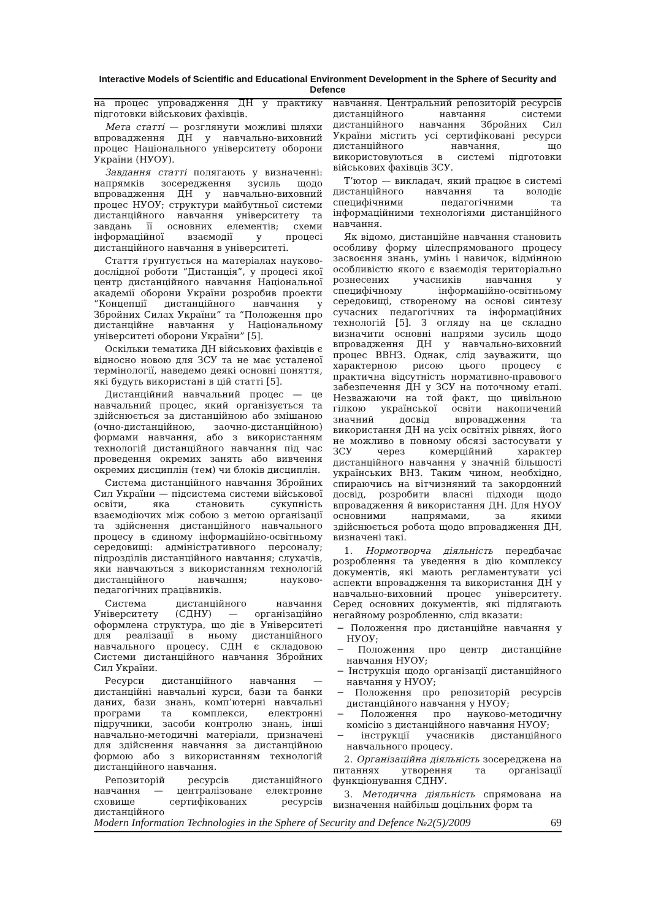Interactive Models of Scientific and Educational Environment Development in the Sphere of Security and Defence
на процес упровадження ДН у практику підготовки військових фахівців.
Мета статті — розглянути можливі шляхи впровадження ДН у навчально-виховний процес Національного університету оборони України (НУОУ).
Завдання статті полягають у визначенні: напрямків зосередження зусиль щодо впровадження ДН у навчально-виховний процес НУОУ; структури майбутньої системи дистанційного навчання університету та завдань її основних елементів; схеми інформаційної взаємодії у процесі дистанційного навчання в університеті.
Стаття ґрунтується на матеріалах науково-дослідної роботи “Дистанція”, у процесі якої центр дистанційного навчання Національної академії оборони України розробив проекти “Концепції дистанційного навчання у Збройних Силах України” та “Положення про дистанційне навчання у Національному університеті оборони України” [5].
Оскільки тематика ДН військових фахівців є відносно новою для ЗСУ та не має усталеної термінології, наведемо деякі основні поняття, які будуть використані в цій статті [5].
Дистанційний навчальний процес — це навчальний процес, який організується та здійснюється за дистанційною або змішаною (очно-дистанційною, заочно-дистанційною) формами навчання, або з використанням технологій дистанційного навчання під час проведення окремих занять або вивчення окремих дисциплін (тем) чи блоків дисциплін.
Система дистанційного навчання Збройних Сил України — підсистема системи військової освіти, яка становить сукупність взаємодіючих між собою з метою організації та здійснення дистанційного навчального процесу в єдиному інформаційно-освітньому середовищі: адміністративного персоналу; підрозділів дистанційного навчання; слухачів, яки навчаються з використанням технологій дистанційного навчання; науково-педагогічних працівників.
Система дистанційного навчання Університету (СДНУ) — організаційно оформлена структура, що діє в Університеті для реалізації в ньому дистанційного навчального процесу. СДН є складовою Системи дистанційного навчання Збройних Сил України.
Ресурси дистанційного навчання — дистанційні навчальні курси, бази та банки даних, бази знань, комп’ютерні навчальні програми та комплекси, електронні підручники, засоби контролю знань, інші навчально-методичні матеріали, призначені для здійснення навчання за дистанційною формою або з використанням технологій дистанційного навчання.
Репозиторій ресурсів дистанційного навчання — централізоване електронне сховище сертифікованих ресурсів дистанційного
навчання. Центральний репозиторій ресурсів дистанційного навчання системи дистанційного навчання Збройних Сил України містить усі сертифіковані ресурси дистанційного навчання, що використовуються в системі підготовки військових фахівців ЗСУ.
Т’ютор — викладач, який працює в системі дистанційного навчання та володіє специфічними педагогічними та інформаційними технологіями дистанційного навчання.
Як відомо, дистанційне навчання становить особливу форму цілеспрямованого процесу засвоєння знань, умінь і навичок, відмінною особливістю якого є взаємодія територіально рознесених учасників навчання у специфічному інформаційно-освітньому середовищі, створеному на основі синтезу сучасних педагогічних та інформаційних технологій [5]. З огляду на це складно визначити основні напрями зусиль щодо впровадження ДН у навчально-виховний процес ВВНЗ. Однак, слід зауважити, що характерною рисою цього процесу є практична відсутність нормативно-правового забезпечення ДН у ЗСУ на поточному етапі. Незважаючи на той факт, що цивільною гілкою української освіти накопичений значний досвід впровадження та використання ДН на усіх освітніх рівнях, його не можливо в повному обсязі застосувати у ЗСУ через комерційний характер дистанційного навчання у значній більшості українських ВНЗ. Таким чином, необхідно, спираючись на вітчизняний та закордонний досвід, розробити власні підходи щодо впровадження й використання ДН. Для НУОУ основними напрямами, за якими здійснюється робота щодо впровадження ДН, визначені такі.
1. Нормотворча діяльність передбачає розроблення та уведення в дію комплексу документів, які мають регламентувати усі аспекти впровадження та використання ДН у навчально-виховний процес університету. Серед основних документів, які підлягають негайному розробленню, слід вказати:
− Положення про дистанційне навчання у НУОУ;
− Положення про центр дистанційне навчання НУОУ;
− Інструкція щодо організації дистанційного навчання у НУОУ;
− Положення про репозиторій ресурсів дистанційного навчання у НУОУ;
− Положення про науково-методичну комісію з дистанційного навчання НУОУ;
− інструкції учасників дистанційного навчального процесу.
2. Організаційна діяльність зосереджена на питаннях утворення та організації функціонування СДНУ.
3. Методична діяльність спрямована на визначення найбільш доцільних форм та
Modern Information Technologies in the Sphere of Security and Defence №2(5)/2009 69